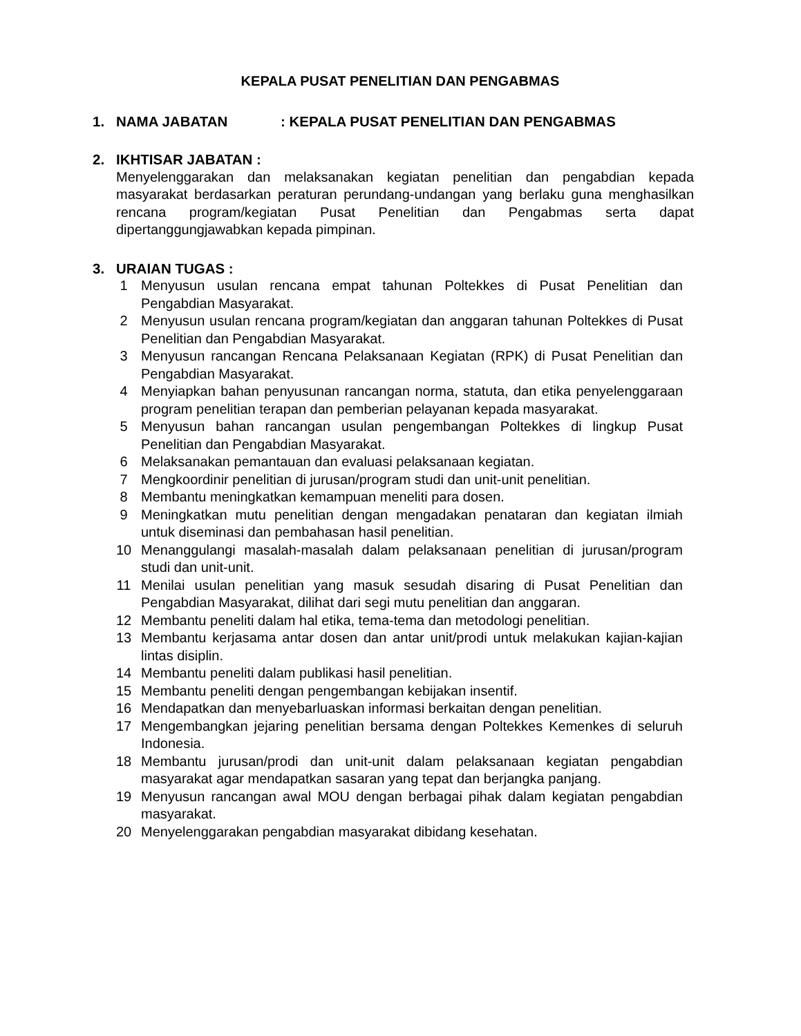KEPALA PUSAT PENELITIAN DAN PENGABMAS
1. NAMA JABATAN: KEPALA PUSAT PENELITIAN DAN PENGABMAS
2. IKHTISAR JABATAN :
Menyelenggarakan dan melaksanakan kegiatan penelitian dan pengabdian kepada masyarakat berdasarkan peraturan perundang-undangan yang berlaku guna menghasilkan rencana program/kegiatan Pusat Penelitian dan Pengabmas serta dapat dipertanggungjawabkan kepada pimpinan.
3. URAIAN TUGAS :
1 Menyusun usulan rencana empat tahunan Poltekkes di Pusat Penelitian dan Pengabdian Masyarakat.
2 Menyusun usulan rencana program/kegiatan dan anggaran tahunan Poltekkes di Pusat Penelitian dan Pengabdian Masyarakat.
3 Menyusun rancangan Rencana Pelaksanaan Kegiatan (RPK) di Pusat Penelitian dan Pengabdian Masyarakat.
4 Menyiapkan bahan penyusunan rancangan norma, statuta, dan etika penyelenggaraan program penelitian terapan dan pemberian pelayanan kepada masyarakat.
5 Menyusun bahan rancangan usulan pengembangan Poltekkes di lingkup Pusat Penelitian dan Pengabdian Masyarakat.
6 Melaksanakan pemantauan dan evaluasi pelaksanaan kegiatan.
7 Mengkoordinir penelitian di jurusan/program studi dan unit-unit penelitian.
8 Membantu meningkatkan kemampuan meneliti para dosen.
9 Meningkatkan mutu penelitian dengan mengadakan penataran dan kegiatan ilmiah untuk diseminasi dan pembahasan hasil penelitian.
10 Menanggulangi masalah-masalah dalam pelaksanaan penelitian di jurusan/program studi dan unit-unit.
11 Menilai usulan penelitian yang masuk sesudah disaring di Pusat Penelitian dan Pengabdian Masyarakat, dilihat dari segi mutu penelitian dan anggaran.
12 Membantu peneliti dalam hal etika, tema-tema dan metodologi penelitian.
13 Membantu kerjasama antar dosen dan antar unit/prodi untuk melakukan kajian-kajian lintas disiplin.
14 Membantu peneliti dalam publikasi hasil penelitian.
15 Membantu peneliti dengan pengembangan kebijakan insentif.
16 Mendapatkan dan menyebarluaskan informasi berkaitan dengan penelitian.
17 Mengembangkan jejaring penelitian bersama dengan Poltekkes Kemenkes di seluruh Indonesia.
18 Membantu jurusan/prodi dan unit-unit dalam pelaksanaan kegiatan pengabdian masyarakat agar mendapatkan sasaran yang tepat dan berjangka panjang.
19 Menyusun rancangan awal MOU dengan berbagai pihak dalam kegiatan pengabdian masyarakat.
20 Menyelenggarakan pengabdian masyarakat dibidang kesehatan.